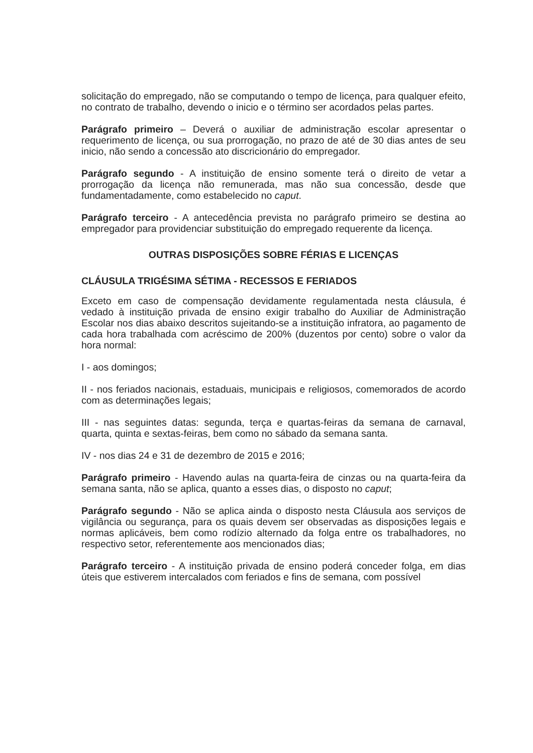solicitação do empregado, não se computando o tempo de licença, para qualquer efeito, no contrato de trabalho, devendo o inicio e o término ser acordados pelas partes.
Parágrafo primeiro – Deverá o auxiliar de administração escolar apresentar o requerimento de licença, ou sua prorrogação, no prazo de até de 30 dias antes de seu inicio, não sendo a concessão ato discricionário do empregador.
Parágrafo segundo - A instituição de ensino somente terá o direito de vetar a prorrogação da licença não remunerada, mas não sua concessão, desde que fundamentadamente, como estabelecido no caput.
Parágrafo terceiro - A antecedência prevista no parágrafo primeiro se destina ao empregador para providenciar substituição do empregado requerente da licença.
OUTRAS DISPOSIÇÕES SOBRE FÉRIAS E LICENÇAS
CLÁUSULA TRIGÉSIMA SÉTIMA - RECESSOS E FERIADOS
Exceto em caso de compensação devidamente regulamentada nesta cláusula, é vedado à instituição privada de ensino exigir trabalho do Auxiliar de Administração Escolar nos dias abaixo descritos sujeitando-se a instituição infratora, ao pagamento de cada hora trabalhada com acréscimo de 200% (duzentos por cento) sobre o valor da hora normal:
I - aos domingos;
II - nos feriados nacionais, estaduais, municipais e religiosos, comemorados de acordo com as determinações legais;
III - nas seguintes datas: segunda, terça e quartas-feiras da semana de carnaval, quarta, quinta e sextas-feiras, bem como no sábado da semana santa.
IV - nos dias 24 e 31 de dezembro de 2015 e 2016;
Parágrafo primeiro - Havendo aulas na quarta-feira de cinzas ou na quarta-feira da semana santa, não se aplica, quanto a esses dias, o disposto no caput;
Parágrafo segundo - Não se aplica ainda o disposto nesta Cláusula aos serviços de vigilância ou segurança, para os quais devem ser observadas as disposições legais e normas aplicáveis, bem como rodízio alternado da folga entre os trabalhadores, no respectivo setor, referentemente aos mencionados dias;
Parágrafo terceiro - A instituição privada de ensino poderá conceder folga, em dias úteis que estiverem intercalados com feriados e fins de semana, com possível